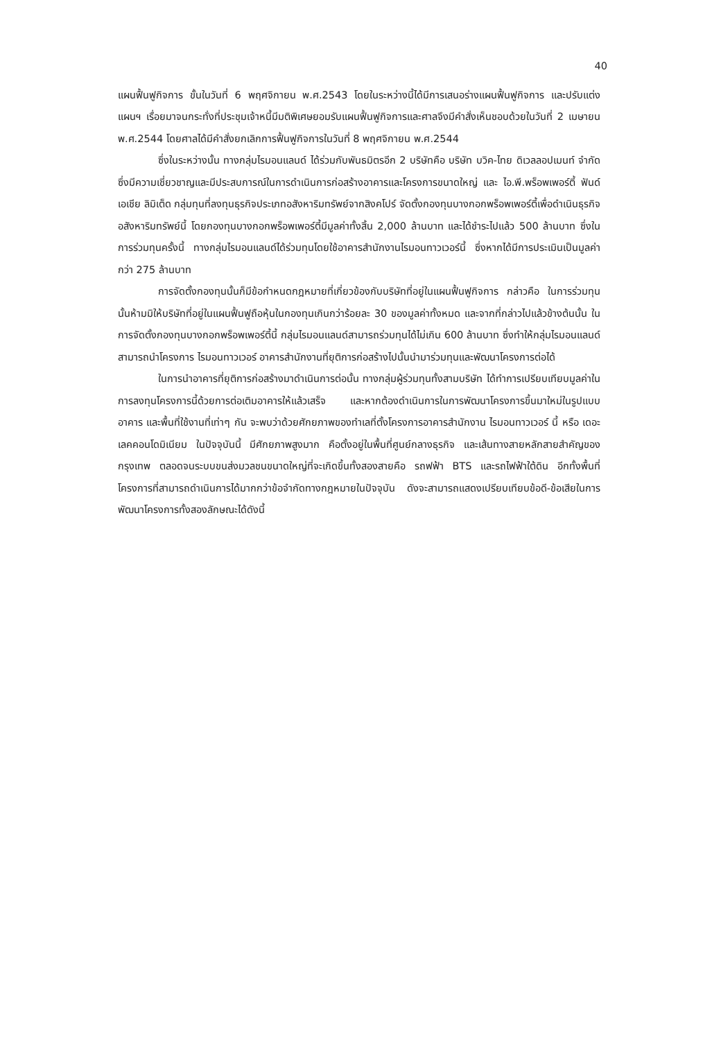40
แผนฟื้นฟูกิจการ ขั้นในวันที่ 6 พฤศจิกายน พ.ศ.2543 โดยในระหว่างนี้ได้มีการเสนอร่างแผนฟื้นฟูกิจการ และปรับแต่งแผนฯ เรื่อยมาจนกระทั่งที่ประชุมเจ้าหนี้มีมติพิเศษยอมรับแผนฟื้นฟูกิจการและศาลจึงมีคำสั่งเห็นชอบด้วยในวันที่ 2 เมษายน พ.ศ.2544 โดยศาลได้มีคำสั่งยกเลิกการฟื้นฟูกิจการในวันที่ 8 พฤศจิกายน พ.ศ.2544
ซึ่งในระหว่างนั้น ทางกลุ่มไรมอนแลนด์ ได้ร่วมกับพันธมิตรอีก 2 บริษัทคือ บริษัท บวิค-ไทย ดิเวลลอปเมนท์ จำกัด ซึ่งมีความเชี่ยวชาญและมีประสบการณ์ในการดำเนินการก่อสร้างอาคารและโครงการขนาดใหญ่ และ ไอ.พี.พร็อพเพอร์ตี้ ฟันด์ เอเชีย ลิมิเต็ด กลุ่มทุนที่ลงทุนธุรกิจประเภทอสังหาริมทรัพย์จากสิงคโปร์ จัดตั้งกองทุนบางกอกพร็อพเพอร์ตี้เพื่อดำเนินธุรกิจอสังหาริมทรัพย์นี้ โดยกองทุนบางกอกพร็อพเพอร์ตี้มีมูลค่าทั้งสิ้น 2,000 ล้านบาท และได้ชำระไปแล้ว 500 ล้านบาท ซึ่งในการร่วมทุนครั้งนี้ ทางกลุ่มไรมอนแลนด์ได้ร่วมทุนโดยใช้อาคารสำนักงานไรมอนทาวเวอร์นี้ ซึ่งหากได้มีการประเมินเป็นมูลค่ากว่า 275 ล้านบาท
การจัดตั้งกองทุนนั้นก็มีข้อกำหนดกฎหมายที่เกี่ยวข้องกับบริษัทที่อยู่ในแผนฟื้นฟูกิจการ กล่าวคือ ในการร่วมทุนนั้นห้ามมิให้บริษัทที่อยู่ในแผนฟื้นฟูถือหุ้นในกองทุนเกินกว่าร้อยละ 30 ของมูลค่าทั้งหมด และจากที่กล่าวไปแล้วข้างต้นนั้น ในการจัดตั้งกองทุนบางกอกพร็อพเพอร์ตี้นี้ กลุ่มไรมอนแลนด์สามารถร่วมทุนได้ไม่เกิน 600 ล้านบาท ซึ่งทำให้กลุ่มไรมอนแลนด์สามารถนำโครงการ ไรมอนทาวเวอร์ อาคารสำนักงานที่ยุติการก่อสร้างไปนั้นนำมาร่วมทุนและพัฒนาโครงการต่อได้
ในการนำอาคารที่ยุติการก่อสร้างมาดำเนินการต่อนั้น ทางกลุ่มผู้ร่วมทุนทั้งสามบริษัท ได้ทำการเปรียบเทียบมูลค่าในการลงทุนโครงการนี้ด้วยการต่อเติมอาคารให้แล้วเสร็จ และหากต้องดำเนินการในการพัฒนาโครงการขึ้นมาใหม่ในรูปแบบอาคาร และพื้นที่ใช้งานที่เท่าๆ กัน จะพบว่าด้วยศักยภาพของทำเลที่ตั้งโครงการอาคารสำนักงาน ไรมอนทาวเวอร์ นี้ หรือ เดอะเลคคอนโดมิเนียม ในปัจจุบันนี้ มีศักยภาพสูงมาก คือตั้งอยู่ในพื้นที่ศูนย์กลางธุรกิจ และเส้นทางสายหลักสายสำคัญของกรุงเทพ ตลอดจนระบบขนส่งมวลชนขนาดใหญ่ที่จะเกิดขึ้นทั้งสองสายคือ รถฟฟ้า BTS และรถไฟฟ้าใต้ดิน อีกทั้งพื้นที่โครงการที่สามารถดำเนินการได้มากกว่าข้อจำกัดทางกฎหมายในปัจจุบัน ดังจะสามารถแสดงเปรียบเทียบข้อดี-ข้อเสียในการพัฒนาโครงการทั้งสองลักษณะได้ดังนี้